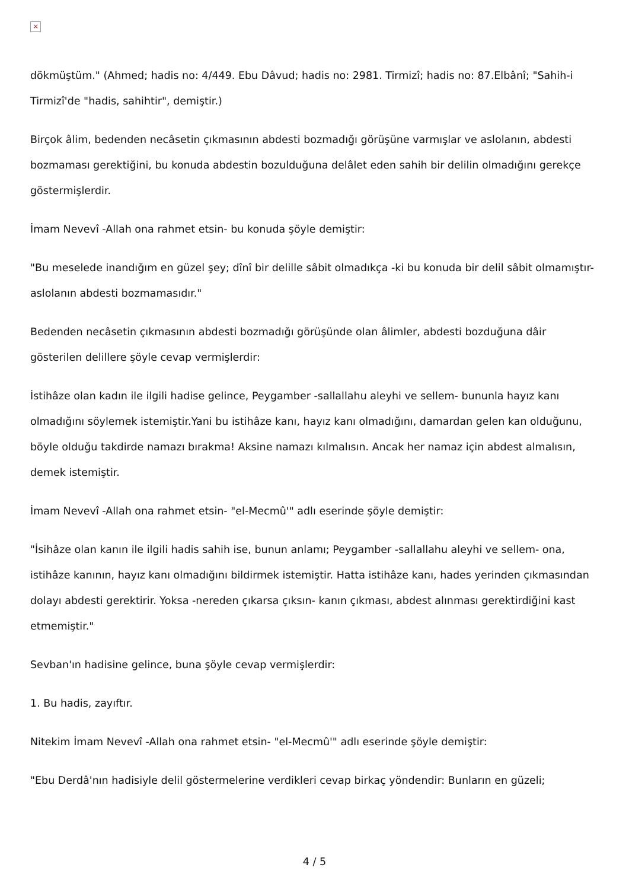×
dökmüştüm." (Ahmed; hadis no: 4/449. Ebu Dâvud; hadis no: 2981. Tirmizî; hadis no: 87.Elbânî; "Sahih-i Tirmizî'de "hadis, sahihtir", demiştir.)
Birçok âlim, bedenden necâsetin çıkmasının abdesti bozmadığı görüşüne varmışlar ve aslolanın, abdesti bozmaması gerektiğini, bu konuda abdestin bozulduğuna delâlet eden sahih bir delilin olmadığını gerekçe göstermişlerdir.
İmam Nevevî -Allah ona rahmet etsin- bu konuda şöyle demiştir:
"Bu meselede inandığım en güzel şey; dînî bir delille sâbit olmadıkça -ki bu konuda bir delil sâbit olmamıştır- aslolanın abdesti bozmamasıdır."
Bedenden necâsetin çıkmasının abdesti bozmadığı görüşünde olan âlimler, abdesti bozduğuna dâir gösterilen delillere şöyle cevap vermişlerdir:
İstihâze olan kadın ile ilgili hadise gelince, Peygamber -sallallahu aleyhi ve sellem- bununla hayız kanı olmadığını söylemek istemiştir.Yani bu istihâze kanı, hayız kanı olmadığını, damardan gelen kan olduğunu, böyle olduğu takdirde namazı bırakma! Aksine namazı kılmalısın. Ancak her namaz için abdest almalısın, demek istemiştir.
İmam Nevevî -Allah ona rahmet etsin- "el-Mecmû'" adlı eserinde şöyle demiştir:
"İsihâze olan kanın ile ilgili hadis sahih ise, bunun anlamı; Peygamber -sallallahu aleyhi ve sellem- ona, istihâze kanının, hayız kanı olmadığını bildirmek istemiştir. Hatta istihâze kanı, hades yerinden çıkmasından dolayı abdesti gerektirir. Yoksa -nereden çıkarsa çıksın- kanın çıkması, abdest alınması gerektirdiğini kast etmemiştir."
Sevban'ın hadisine gelince, buna şöyle cevap vermişlerdir:
1. Bu hadis, zayıftır.
Nitekim İmam Nevevî -Allah ona rahmet etsin- "el-Mecmû'" adlı eserinde şöyle demiştir:
"Ebu Derdâ'nın hadisiyle delil göstermelerine verdikleri cevap birkaç yöndendir: Bunların en güzeli;
4 / 5